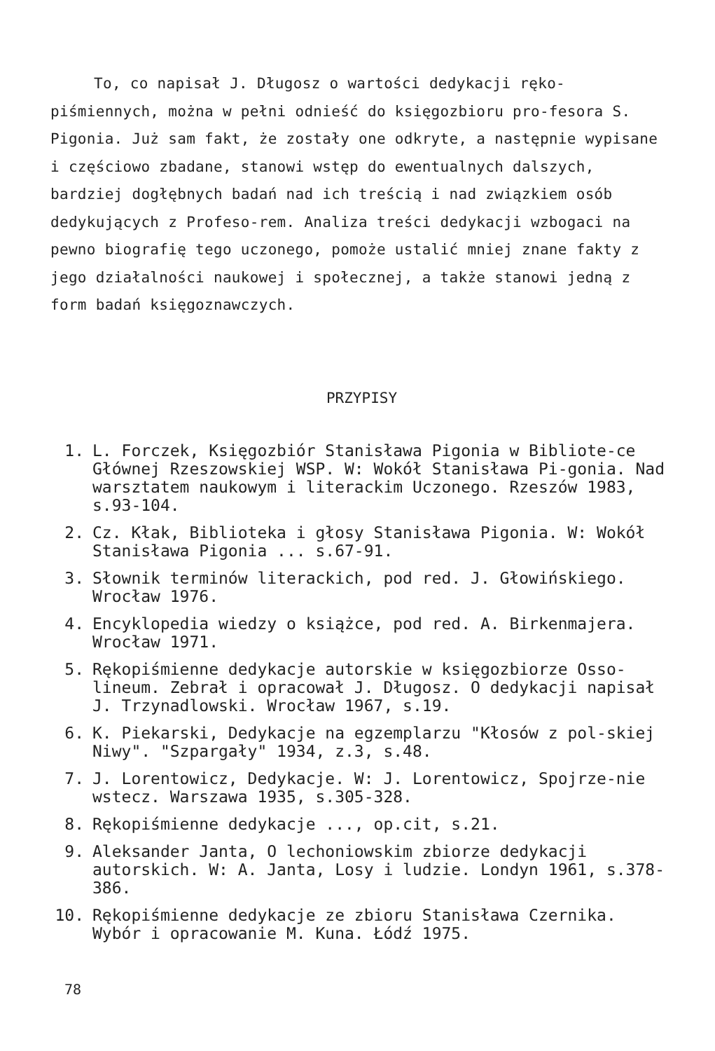To, co napisał J. Długosz o wartości dedykacji ręko-piśmiennych, można w pełni odnieść do księgozbioru pro-fesora S. Pigonia. Już sam fakt, że zostały one odkryte, a następnie wypisane i częściowo zbadane, stanowi wstęp do ewentualnych dalszych, bardziej dogłębnych badań nad ich treścią i nad związkiem osób dedykujących z Profeso-rem. Analiza treści dedykacji wzbogaci na pewno biografię tego uczonego, pomoże ustalić mniej znane fakty z jego działalności naukowej i społecznej, a także stanowi jedną z form badań księgoznawczych.
PRZYPISY
1. L. Forczek, Księgozbiór Stanisława Pigonia w Bibliote-ce Głównej Rzeszowskiej WSP. W: Wokół Stanisława Pi-gonia. Nad warsztatem naukowym i literackim Uczonego. Rzeszów 1983, s.93-104.
2. Cz. Kłak, Biblioteka i głosy Stanisława Pigonia. W: Wokół Stanisława Pigonia ... s.67-91.
3. Słownik terminów literackich, pod red. J. Głowińskiego. Wrocław 1976.
4. Encyklopedia wiedzy o książce, pod red. A. Birkenmajera. Wrocław 1971.
5. Rękopiśmienne dedykacje autorskie w księgozbiorze Osso-lineum. Zebrał i opracował J. Długosz. O dedykacji napisał J. Trzynadlowski. Wrocław 1967, s.19.
6. K. Piekarski, Dedykacje na egzemplarzu "Kłosów z pol-skiej Niwy". "Szpargały" 1934, z.3, s.48.
7. J. Lorentowicz, Dedykacje. W: J. Lorentowicz, Spojrze-nie wstecz. Warszawa 1935, s.305-328.
8. Rękopiśmienne dedykacje ..., op.cit, s.21.
9. Aleksander Janta, O lechoniowskim zbiorze dedykacji autorskich. W: A. Janta, Losy i ludzie. Londyn 1961, s.378-386.
10. Rękopiśmienne dedykacje ze zbioru Stanisława Czernika. Wybór i opracowanie M. Kuna. Łódź 1975.
78